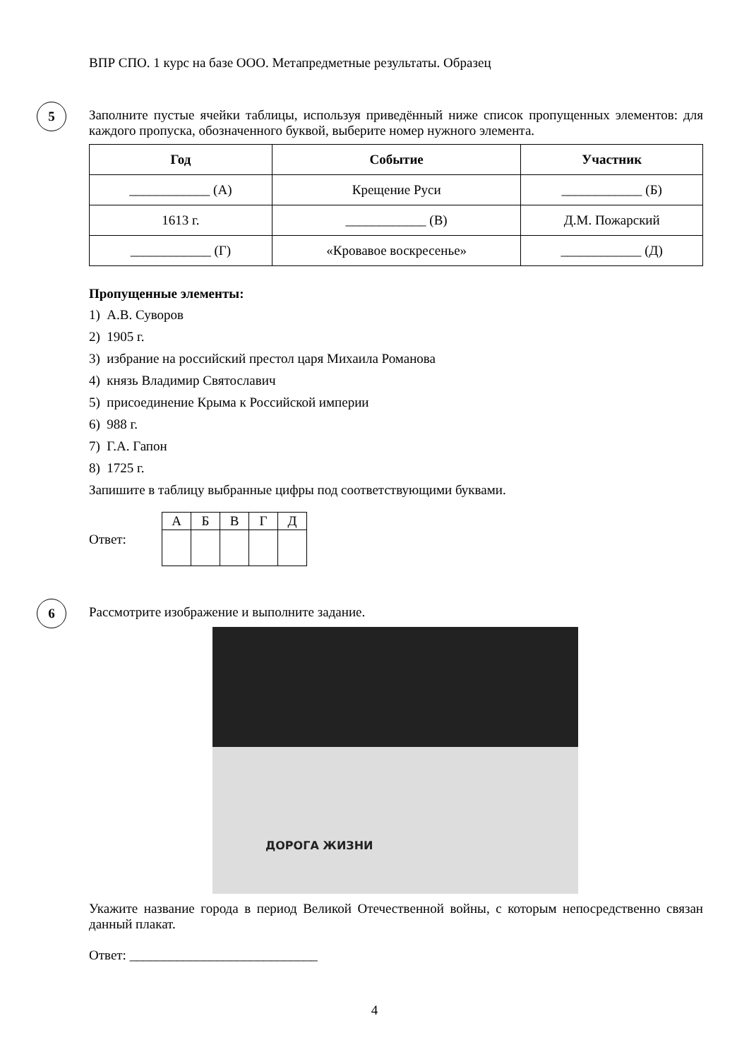ВПР СПО. 1 курс на базе ООО. Метапредметные результаты. Образец
5
Заполните пустые ячейки таблицы, используя приведённый ниже список пропущенных элементов: для каждого пропуска, обозначенного буквой, выберите номер нужного элемента.
| Год | Событие | Участник |
| --- | --- | --- |
| ____________ (А) | Крещение Руси | ____________ (Б) |
| 1613 г. | ____________ (В) | Д.М. Пожарский |
| ____________ (Г) | «Кровавое воскресенье» | ____________ (Д) |
Пропущенные элементы:
1) А.В. Суворов
2) 1905 г.
3) избрание на российский престол царя Михаила Романова
4) князь Владимир Святославич
5) присоединение Крыма к Российской империи
6) 988 г.
7) Г.А. Гапон
8) 1725 г.
Запишите в таблицу выбранные цифры под соответствующими буквами.
Ответ:
| А | Б | В | Г | Д |
6
Рассмотрите изображение и выполните задание.
ДОРОГА ЖИЗНИ
Укажите название города в период Великой Отечественной войны, с которым непосредственно связан данный плакат.
Ответ: ____________________________
4